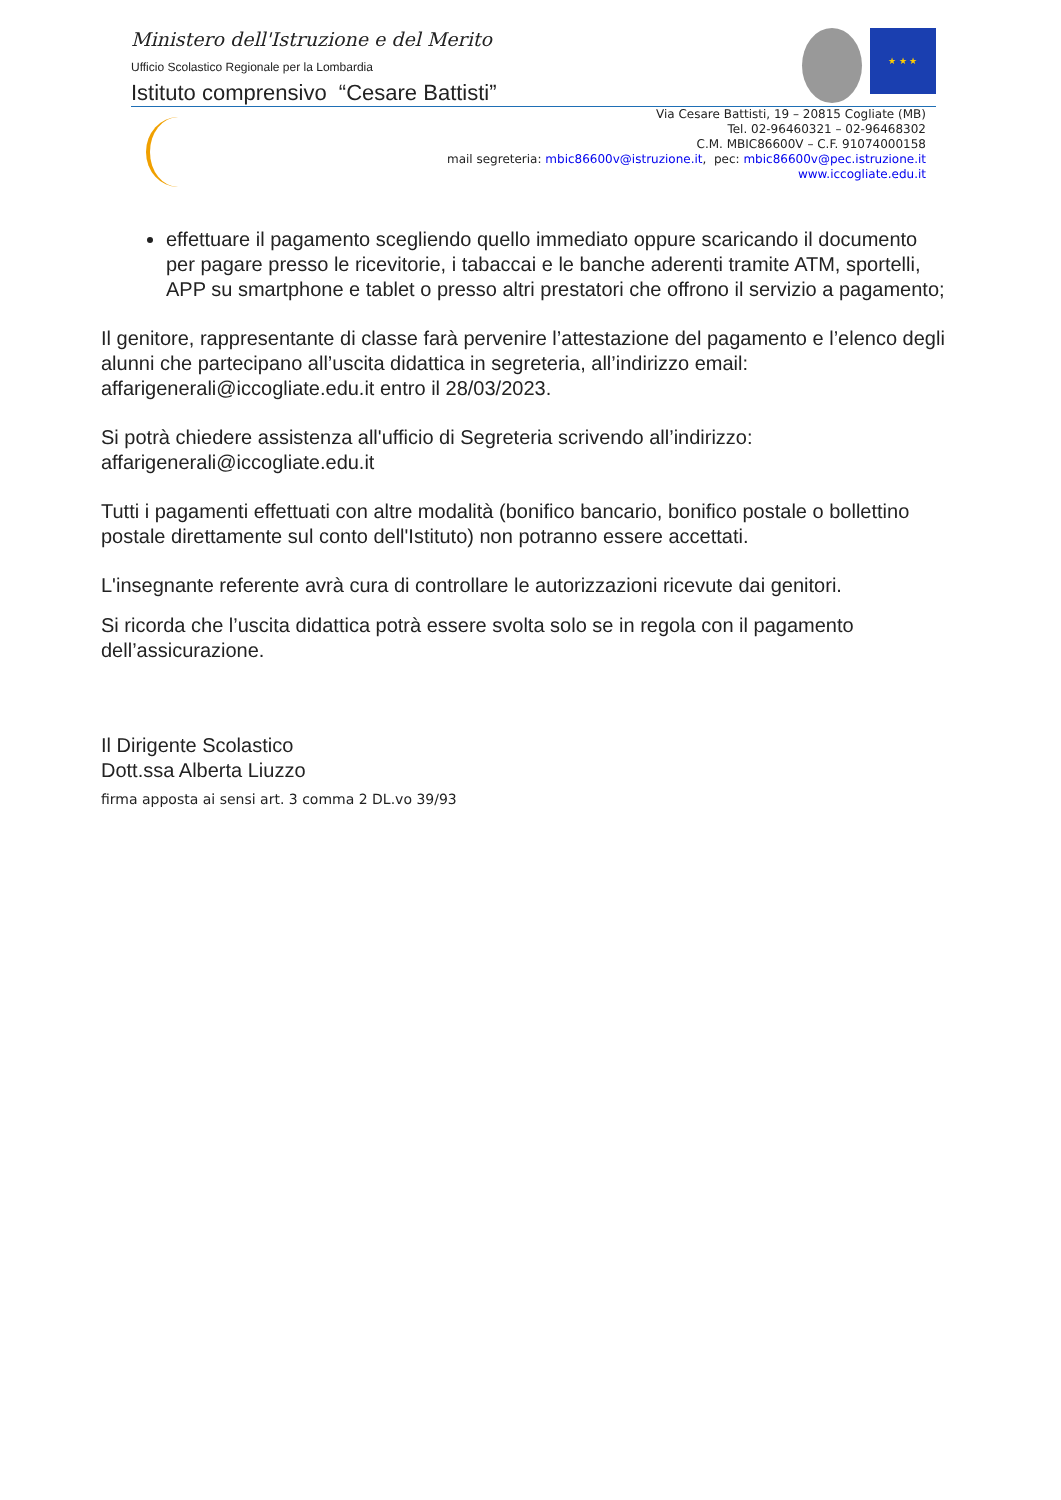Ministero dell'Istruzione e del Merito
Ufficio Scolastico Regionale per la Lombardia
Istituto comprensivo “Cesare Battisti”
★ ★ ★
Via Cesare Battisti, 19 – 20815 Cogliate (MB)
Tel. 02-96460321 – 02-96468302
C.M. MBIC86600V – C.F. 91074000158
mail segreteria: mbic86600v@istruzione.it, pec: mbic86600v@pec.istruzione.it
www.iccogliate.edu.it
effettuare il pagamento scegliendo quello immediato oppure scaricando il documento per pagare presso le ricevitorie, i tabaccai e le banche aderenti tramite ATM, sportelli, APP su smartphone e tablet o presso altri prestatori che offrono il servizio a pagamento;
Il genitore, rappresentante di classe farà pervenire l’attestazione del pagamento e l’elenco degli alunni che partecipano all’uscita didattica in segreteria, all’indirizzo email: affarigenerali@iccogliate.edu.it entro il 28/03/2023.
Si potrà chiedere assistenza all'ufficio di Segreteria scrivendo all’indirizzo: affarigenerali@iccogliate.edu.it
Tutti i pagamenti effettuati con altre modalità (bonifico bancario, bonifico postale o bollettino postale direttamente sul conto dell'Istituto) non potranno essere accettati.
L'insegnante referente avrà cura di controllare le autorizzazioni ricevute dai genitori.
Si ricorda che l’uscita didattica potrà essere svolta solo se in regola con il pagamento dell’assicurazione.
Il Dirigente Scolastico
Dott.ssa Alberta Liuzzo
firma apposta ai sensi art. 3 comma 2 DL.vo 39/93